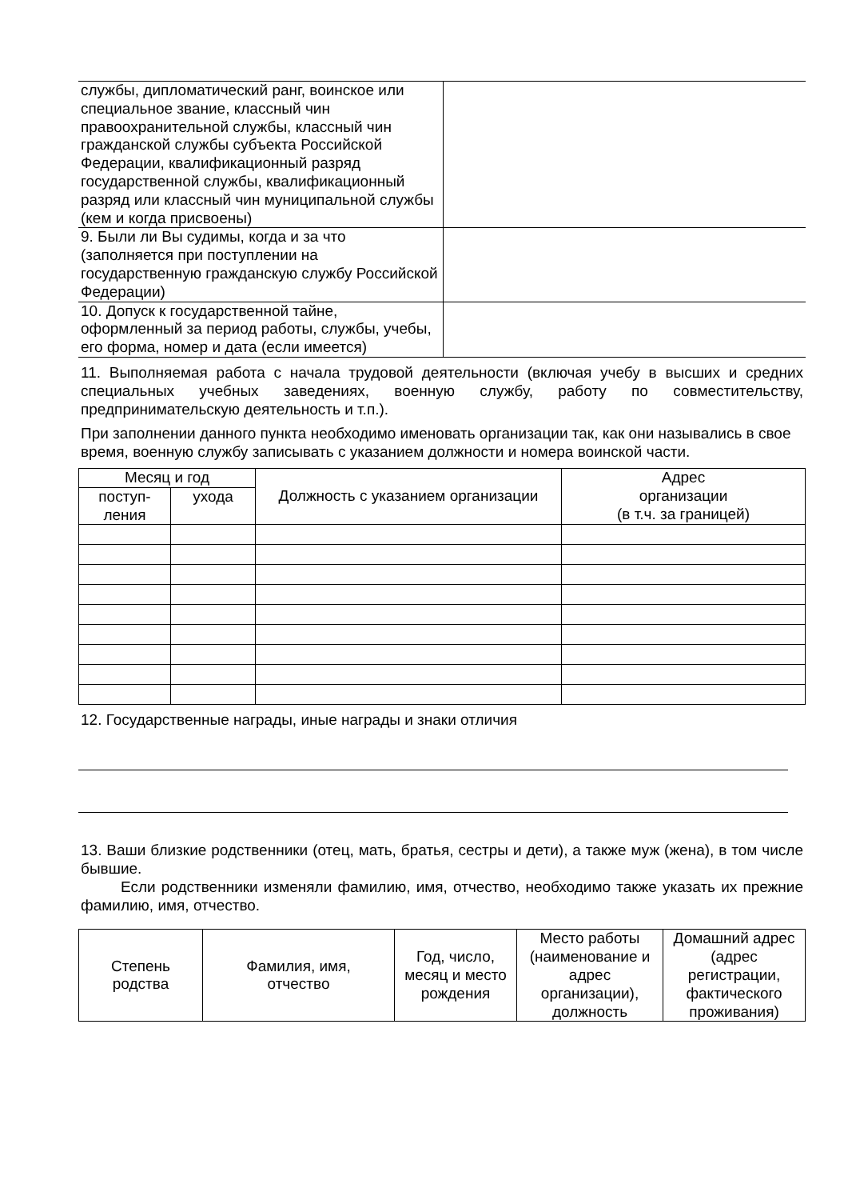| службы, дипломатический ранг, воинское или специальное звание, классный чин правоохранительной службы, классный чин гражданской службы субъекта Российской Федерации, квалификационный разряд государственной службы, квалификационный разряд или классный чин муниципальной службы (кем и когда присвоены) | |
| 9. Были ли Вы судимы, когда и за что (заполняется при поступлении на государственную гражданскую службу Российской Федерации) | |
| 10. Допуск к государственной тайне, оформленный за период работы, службы, учебы, его форма, номер и дата (если имеется) | |
11. Выполняемая работа с начала трудовой деятельности (включая учебу в высших и средних специальных учебных заведениях, военную службу, работу по совместительству, предпринимательскую деятельность и т.п.).
При заполнении данного пункта необходимо именовать организации так, как они назывались в свое время, военную службу записывать с указанием должности и номера воинской части.
| Месяц и год | | Должность с указанием организации | Адрес организации (в т.ч. за границей) |
| --- | --- | --- | --- |
| поступ- ления | ухода | | |
12. Государственные награды, иные награды и знаки отличия
13. Ваши близкие родственники (отец, мать, братья, сестры и дети), а также муж (жена), в том числе бывшие.
Если родственники изменяли фамилию, имя, отчество, необходимо также указать их прежние фамилию, имя, отчество.
| Степень родства | Фамилия, имя, отчество | Год, число, месяц и место рождения | Место работы (наименование и адрес организации), должность | Домашний адрес (адрес регистрации, фактического проживания) |
| --- | --- | --- | --- | --- |